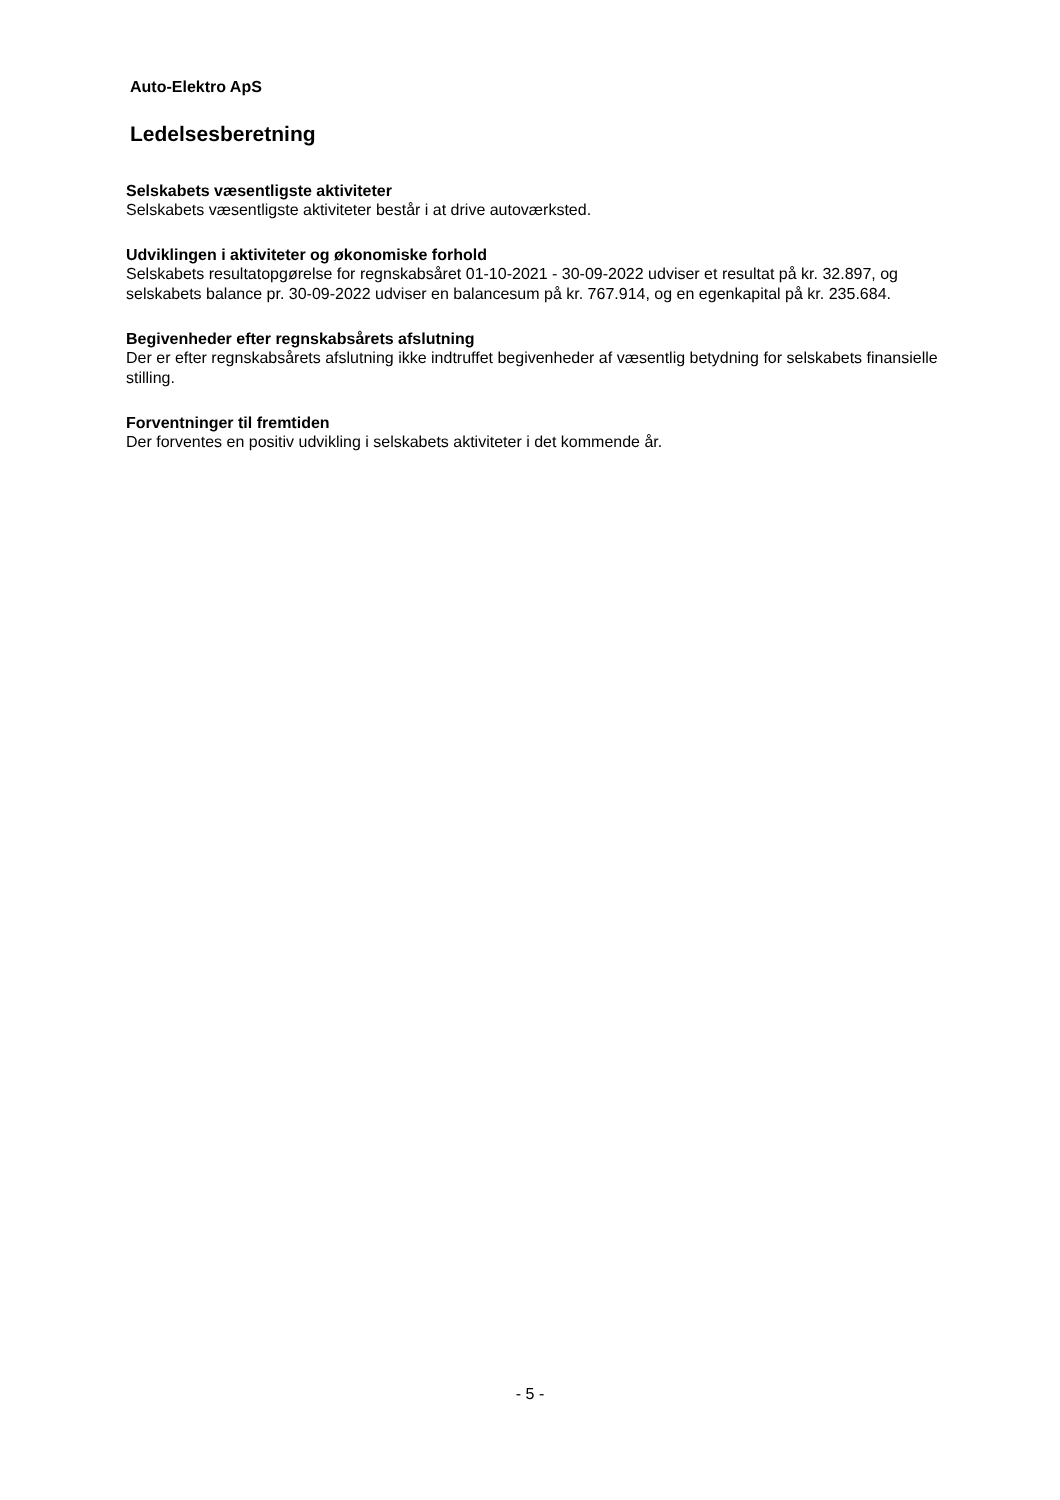Auto-Elektro ApS
Ledelsesberetning
Selskabets væsentligste aktiviteter
Selskabets væsentligste aktiviteter består i at drive autoværksted.
Udviklingen i aktiviteter og økonomiske forhold
Selskabets resultatopgørelse for regnskabsåret 01-10-2021 - 30-09-2022 udviser et resultat på kr. 32.897, og selskabets balance pr. 30-09-2022 udviser en balancesum på kr. 767.914, og en egenkapital på kr. 235.684.
Begivenheder efter regnskabsårets afslutning
Der er efter regnskabsårets afslutning ikke indtruffet begivenheder af væsentlig betydning for selskabets finansielle stilling.
Forventninger til fremtiden
Der forventes en positiv udvikling i selskabets aktiviteter i det kommende år.
- 5 -